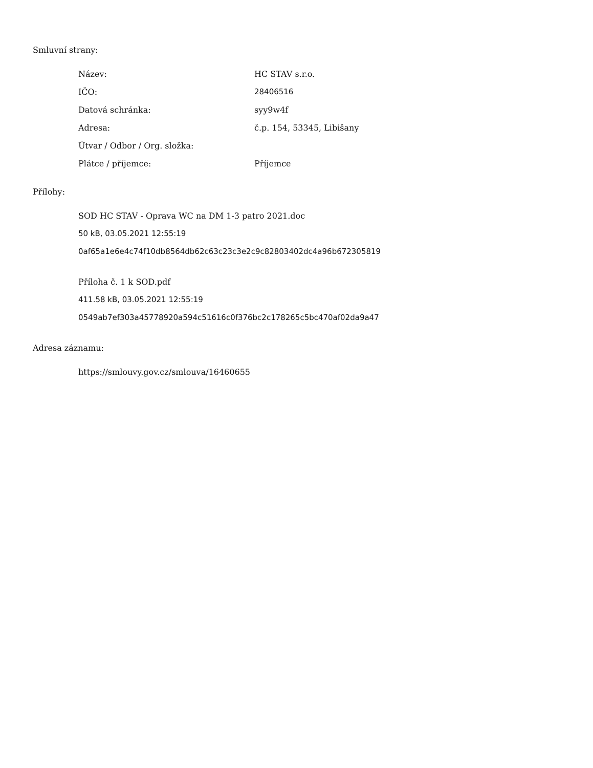Smluvní strany:
| Název: | HC STAV s.r.o. |
| IČO: | 28406516 |
| Datová schránka: | syy9w4f |
| Adresa: | č.p. 154, 53345, Libišany |
| Útvar / Odbor / Org. složka: | |
| Plátce / příjemce: | Příjemce |
Přílohy:
SOD HC STAV - Oprava WC na DM 1-3 patro 2021.doc
50 kB, 03.05.2021 12:55:19
0af65a1e6e4c74f10db8564db62c63c23c3e2c9c82803402dc4a96b672305819
Příloha č. 1 k SOD.pdf
411.58 kB, 03.05.2021 12:55:19
0549ab7ef303a45778920a594c51616c0f376bc2c178265c5bc470af02da9a47
Adresa záznamu:
https://smlouvy.gov.cz/smlouva/16460655